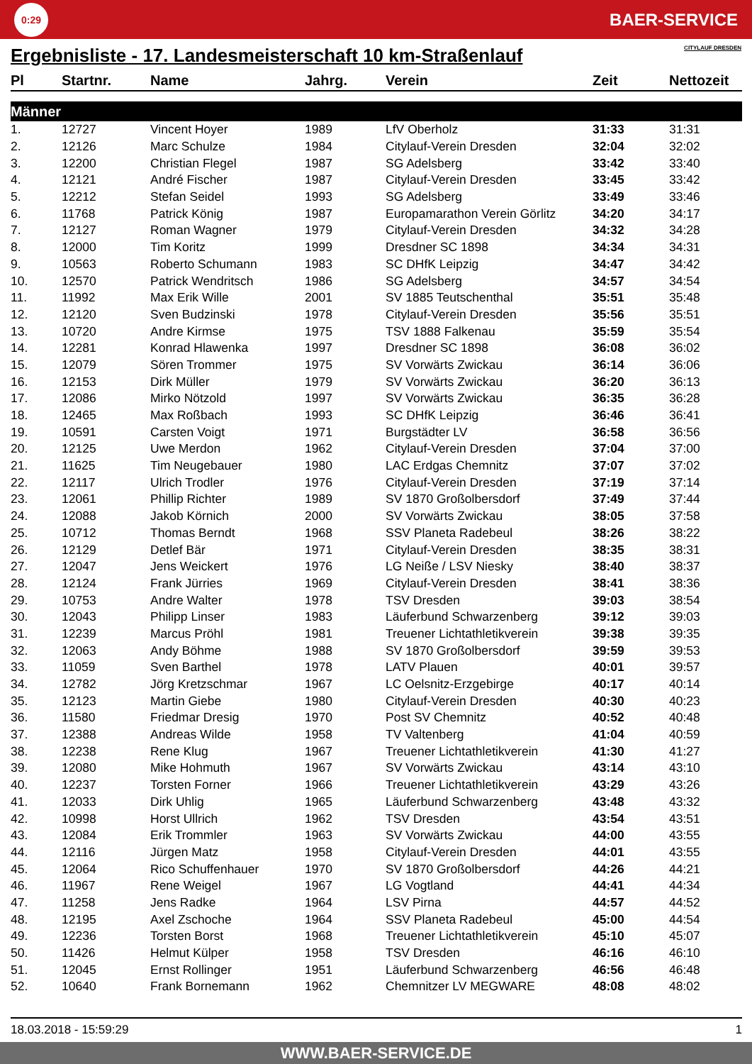0:29
BAER-SERVICE
Ergebnisliste - 17. Landesmeisterschaft 10 km-Straßenlauf CITYLAUF DRESDEN
| Pl | Startnr. | Name | Jahrg. | Verein | Zeit | Nettozeit |
| --- | --- | --- | --- | --- | --- | --- |
| Männer | | | | | | |
| 1. | 12727 | Vincent Hoyer | 1989 | LfV Oberholz | 31:33 | 31:31 |
| 2. | 12126 | Marc Schulze | 1984 | Citylauf-Verein Dresden | 32:04 | 32:02 |
| 3. | 12200 | Christian Flegel | 1987 | SG Adelsberg | 33:42 | 33:40 |
| 4. | 12121 | André Fischer | 1987 | Citylauf-Verein Dresden | 33:45 | 33:42 |
| 5. | 12212 | Stefan Seidel | 1993 | SG Adelsberg | 33:49 | 33:46 |
| 6. | 11768 | Patrick König | 1987 | Europamarathon Verein Görlitz | 34:20 | 34:17 |
| 7. | 12127 | Roman Wagner | 1979 | Citylauf-Verein Dresden | 34:32 | 34:28 |
| 8. | 12000 | Tim Koritz | 1999 | Dresdner SC 1898 | 34:34 | 34:31 |
| 9. | 10563 | Roberto Schumann | 1983 | SC DHfK Leipzig | 34:47 | 34:42 |
| 10. | 12570 | Patrick Wendritsch | 1986 | SG Adelsberg | 34:57 | 34:54 |
| 11. | 11992 | Max Erik Wille | 2001 | SV 1885 Teutschenthal | 35:51 | 35:48 |
| 12. | 12120 | Sven Budzinski | 1978 | Citylauf-Verein Dresden | 35:56 | 35:51 |
| 13. | 10720 | Andre Kirmse | 1975 | TSV 1888 Falkenau | 35:59 | 35:54 |
| 14. | 12281 | Konrad Hlawenka | 1997 | Dresdner SC 1898 | 36:08 | 36:02 |
| 15. | 12079 | Sören Trommer | 1975 | SV Vorwärts Zwickau | 36:14 | 36:06 |
| 16. | 12153 | Dirk Müller | 1979 | SV Vorwärts Zwickau | 36:20 | 36:13 |
| 17. | 12086 | Mirko Nötzold | 1997 | SV Vorwärts Zwickau | 36:35 | 36:28 |
| 18. | 12465 | Max Roßbach | 1993 | SC DHfK Leipzig | 36:46 | 36:41 |
| 19. | 10591 | Carsten Voigt | 1971 | Burgstädter LV | 36:58 | 36:56 |
| 20. | 12125 | Uwe Merdon | 1962 | Citylauf-Verein Dresden | 37:04 | 37:00 |
| 21. | 11625 | Tim Neugebauer | 1980 | LAC Erdgas Chemnitz | 37:07 | 37:02 |
| 22. | 12117 | Ulrich Trodler | 1976 | Citylauf-Verein Dresden | 37:19 | 37:14 |
| 23. | 12061 | Phillip Richter | 1989 | SV 1870 Großolbersdorf | 37:49 | 37:44 |
| 24. | 12088 | Jakob Körnich | 2000 | SV Vorwärts Zwickau | 38:05 | 37:58 |
| 25. | 10712 | Thomas Berndt | 1968 | SSV Planeta Radebeul | 38:26 | 38:22 |
| 26. | 12129 | Detlef Bär | 1971 | Citylauf-Verein Dresden | 38:35 | 38:31 |
| 27. | 12047 | Jens Weickert | 1976 | LG Neiße / LSV Niesky | 38:40 | 38:37 |
| 28. | 12124 | Frank Jürries | 1969 | Citylauf-Verein Dresden | 38:41 | 38:36 |
| 29. | 10753 | Andre Walter | 1978 | TSV Dresden | 39:03 | 38:54 |
| 30. | 12043 | Philipp Linser | 1983 | Läuferbund Schwarzenberg | 39:12 | 39:03 |
| 31. | 12239 | Marcus Pröhl | 1981 | Treuener Lichtathletikverein | 39:38 | 39:35 |
| 32. | 12063 | Andy Böhme | 1988 | SV 1870 Großolbersdorf | 39:59 | 39:53 |
| 33. | 11059 | Sven Barthel | 1978 | LATV Plauen | 40:01 | 39:57 |
| 34. | 12782 | Jörg Kretzschmar | 1967 | LC Oelsnitz-Erzgebirge | 40:17 | 40:14 |
| 35. | 12123 | Martin Giebe | 1980 | Citylauf-Verein Dresden | 40:30 | 40:23 |
| 36. | 11580 | Friedmar Dresig | 1970 | Post SV Chemnitz | 40:52 | 40:48 |
| 37. | 12388 | Andreas Wilde | 1958 | TV Valtenberg | 41:04 | 40:59 |
| 38. | 12238 | Rene Klug | 1967 | Treuener Lichtathletikverein | 41:30 | 41:27 |
| 39. | 12080 | Mike Hohmuth | 1967 | SV Vorwärts Zwickau | 43:14 | 43:10 |
| 40. | 12237 | Torsten Forner | 1966 | Treuener Lichtathletikverein | 43:29 | 43:26 |
| 41. | 12033 | Dirk Uhlig | 1965 | Läuferbund Schwarzenberg | 43:48 | 43:32 |
| 42. | 10998 | Horst Ullrich | 1962 | TSV Dresden | 43:54 | 43:51 |
| 43. | 12084 | Erik Trommler | 1963 | SV Vorwärts Zwickau | 44:00 | 43:55 |
| 44. | 12116 | Jürgen Matz | 1958 | Citylauf-Verein Dresden | 44:01 | 43:55 |
| 45. | 12064 | Rico Schuffenhauer | 1970 | SV 1870 Großolbersdorf | 44:26 | 44:21 |
| 46. | 11967 | Rene Weigel | 1967 | LG Vogtland | 44:41 | 44:34 |
| 47. | 11258 | Jens Radke | 1964 | LSV Pirna | 44:57 | 44:52 |
| 48. | 12195 | Axel Zschoche | 1964 | SSV Planeta Radebeul | 45:00 | 44:54 |
| 49. | 12236 | Torsten Borst | 1968 | Treuener Lichtathletikverein | 45:10 | 45:07 |
| 50. | 11426 | Helmut Külper | 1958 | TSV Dresden | 46:16 | 46:10 |
| 51. | 12045 | Ernst Rollinger | 1951 | Läuferbund Schwarzenberg | 46:56 | 46:48 |
| 52. | 10640 | Frank Bornemann | 1962 | Chemnitzer LV MEGWARE | 48:08 | 48:02 |
18.03.2018 - 15:59:29 1
WWW.BAER-SERVICE.DE